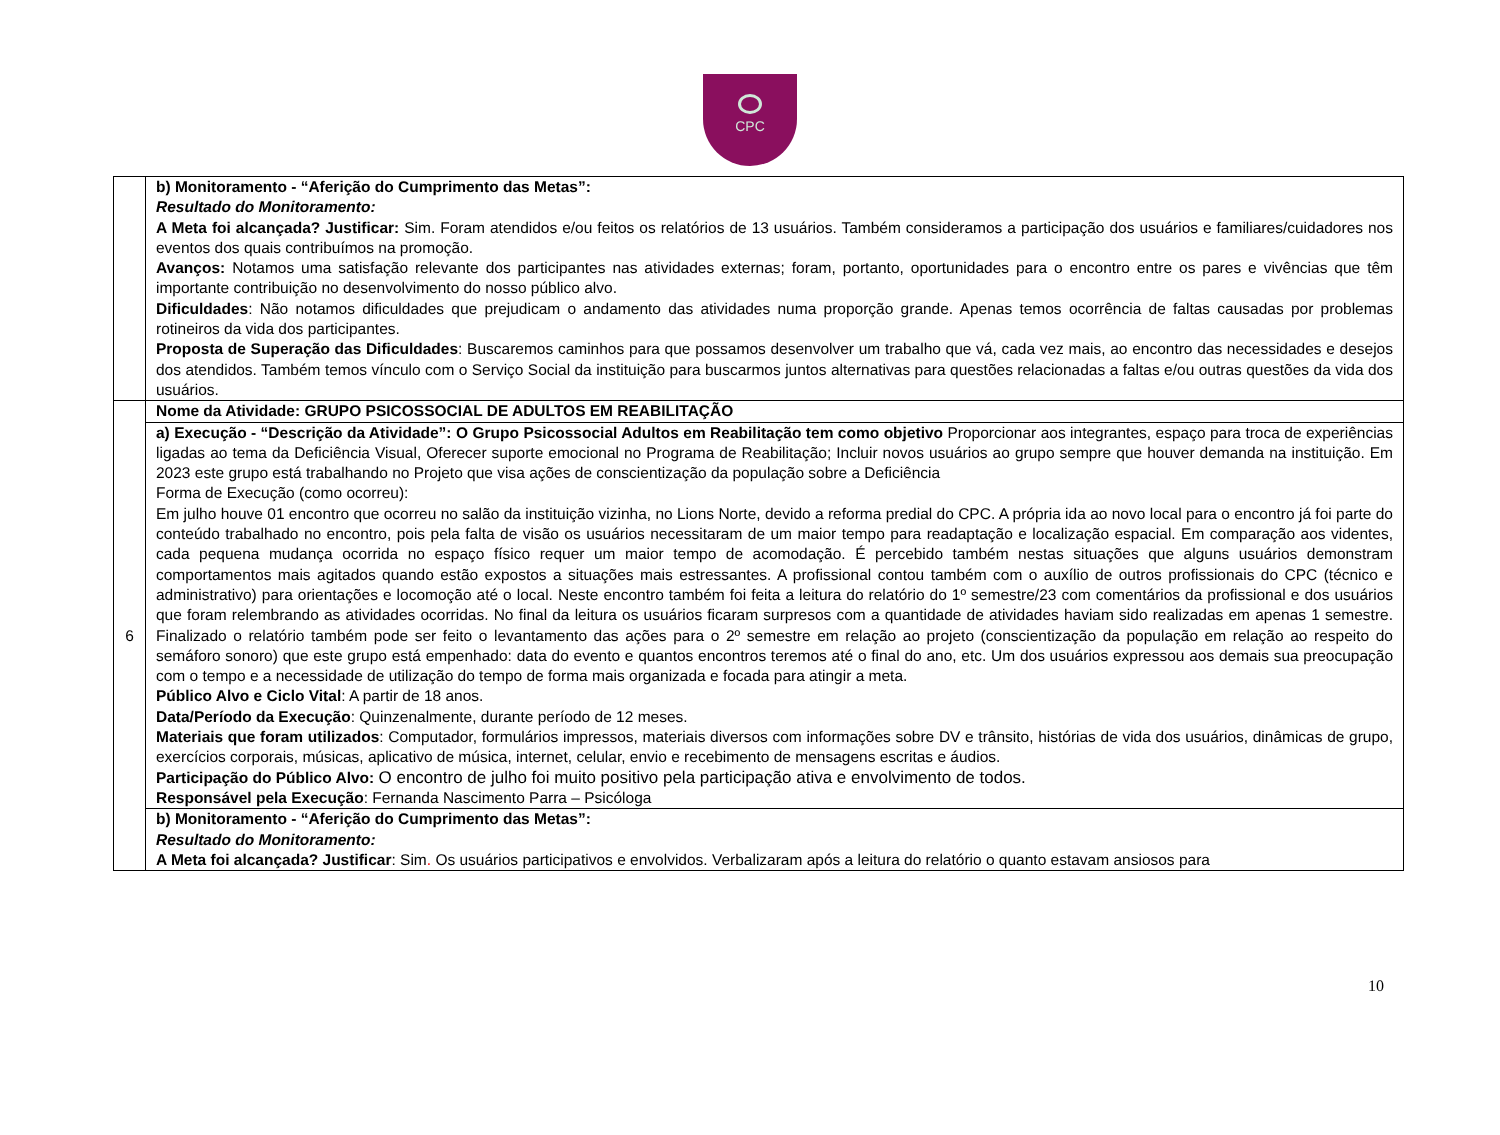CPC
| | b) Monitoramento - “Aferição do Cumprimento das Metas”: Resultado do Monitoramento: A Meta foi alcançada? Justificar: Sim. Foram atendidos e/ou feitos os relatórios de 13 usuários. Também consideramos a participação dos usuários e familiares/cuidadores nos eventos dos quais contribuímos na promoção. Avanços: Notamos uma satisfação relevante dos participantes nas atividades externas; foram, portanto, oportunidades para o encontro entre os pares e vivências que têm importante contribuição no desenvolvimento do nosso público alvo. Dificuldades : Não notamos dificuldades que prejudicam o andamento das atividades numa proporção grande. Apenas temos ocorrência de faltas causadas por problemas rotineiros da vida dos participantes. Proposta de Superação das Dificuldades : Buscaremos caminhos para que possamos desenvolver um trabalho que vá, cada vez mais, ao encontro das necessidades e desejos dos atendidos. Também temos vínculo com o Serviço Social da instituição para buscarmos juntos alternativas para questões relacionadas a faltas e/ou outras questões da vida dos usuários. |
| 6 | Nome da Atividade: GRUPO PSICOSSOCIAL DE ADULTOS EM REABILITAÇÃO |
| | a) Execução - “Descrição da Atividade”: O Grupo Psicossocial Adultos em Reabilitação tem como objetivo Proporcionar aos integrantes, espaço para troca de experiências ligadas ao tema da Deficiência Visual, Oferecer suporte emocional no Programa de Reabilitação; Incluir novos usuários ao grupo sempre que houver demanda na instituição. Em 2023 este grupo está trabalhando no Projeto que visa ações de conscientização da população sobre a Deficiência Forma de Execução (como ocorreu): Em julho houve 01 encontro que ocorreu no salão da instituição vizinha, no Lions Norte, devido a reforma predial do CPC. A própria ida ao novo local para o encontro já foi parte do conteúdo trabalhado no encontro, pois pela falta de visão os usuários necessitaram de um maior tempo para readaptação e localização espacial. Em comparação aos videntes, cada pequena mudança ocorrida no espaço físico requer um maior tempo de acomodação. É percebido também nestas situações que alguns usuários demonstram comportamentos mais agitados quando estão expostos a situações mais estressantes. A profissional contou também com o auxílio de outros profissionais do CPC (técnico e administrativo) para orientações e locomoção até o local. Neste encontro também foi feita a leitura do relatório do 1º semestre/23 com comentários da profissional e dos usuários que foram relembrando as atividades ocorridas. No final da leitura os usuários ficaram surpresos com a quantidade de atividades haviam sido realizadas em apenas 1 semestre. Finalizado o relatório também pode ser feito o levantamento das ações para o 2º semestre em relação ao projeto (conscientização da população em relação ao respeito do semáforo sonoro) que este grupo está empenhado: data do evento e quantos encontros teremos até o final do ano, etc. Um dos usuários expressou aos demais sua preocupação com o tempo e a necessidade de utilização do tempo de forma mais organizada e focada para atingir a meta. Público Alvo e Ciclo Vital : A partir de 18 anos. Data/Período da Execução : Quinzenalmente, durante período de 12 meses. Materiais que foram utilizados : Computador, formulários impressos, materiais diversos com informações sobre DV e trânsito, histórias de vida dos usuários, dinâmicas de grupo, exercícios corporais, músicas, aplicativo de música, internet, celular, envio e recebimento de mensagens escritas e áudios. Participação do Público Alvo: O encontro de julho foi muito positivo pela participação ativa e envolvimento de todos. Responsável pela Execução : Fernanda Nascimento Parra – Psicóloga |
| | b) Monitoramento - “Aferição do Cumprimento das Metas”: Resultado do Monitoramento: A Meta foi alcançada? Justificar : Sim . Os usuários participativos e envolvidos. Verbalizaram após a leitura do relatório o quanto estavam ansiosos para |
10